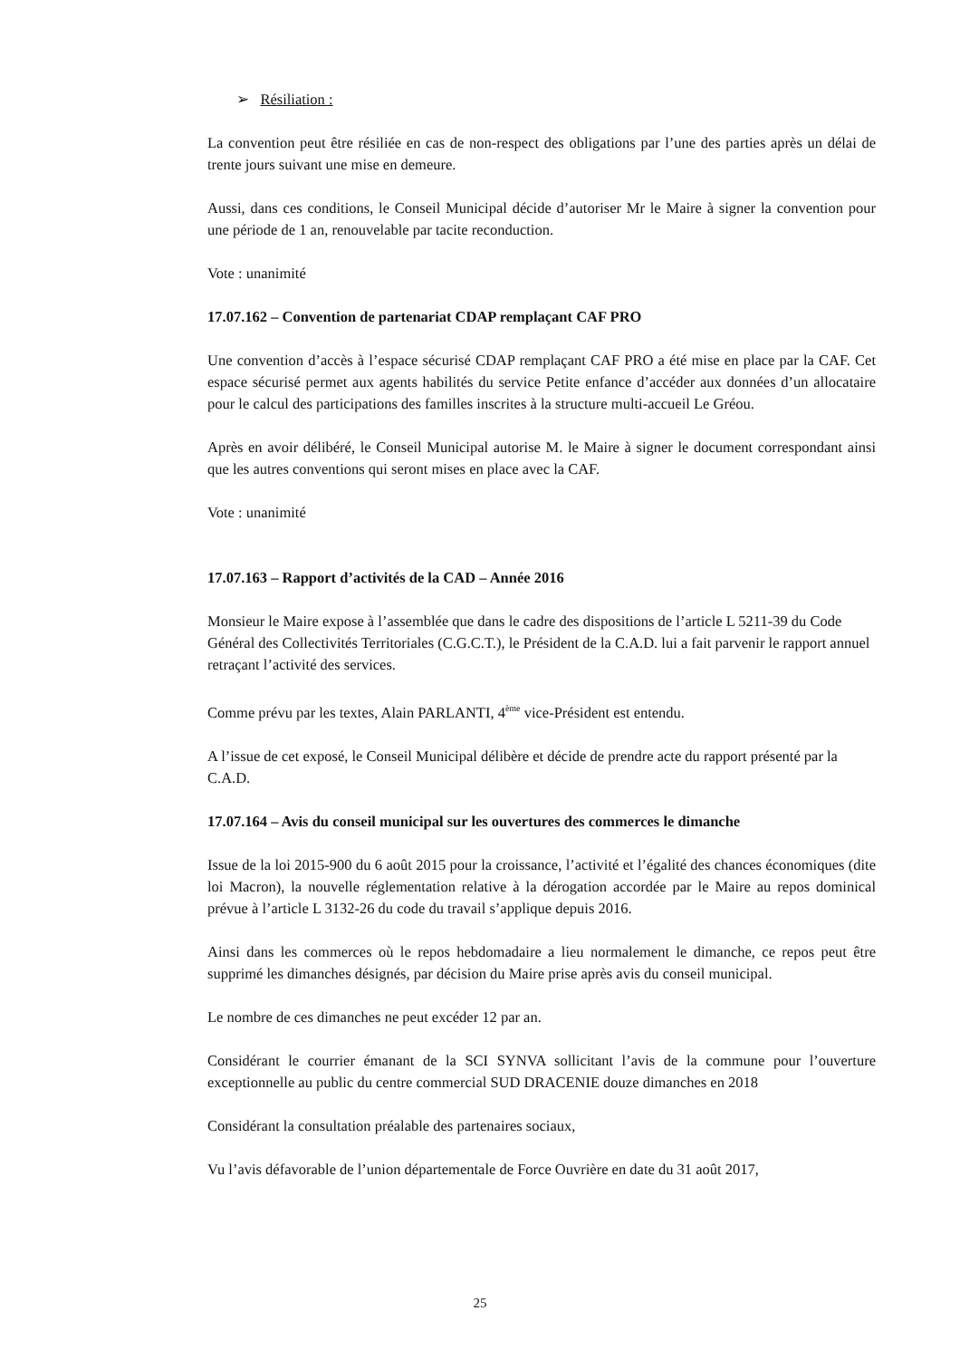➢ Résiliation :
La convention peut être résiliée en cas de non-respect des obligations par l’une des parties après un délai de trente jours suivant une mise en demeure.
Aussi, dans ces conditions, le Conseil Municipal décide d’autoriser Mr le Maire à signer la convention pour une période de 1 an, renouvelable par tacite reconduction.
Vote : unanimité
17.07.162 – Convention de partenariat CDAP remplaçant CAF PRO
Une convention d’accès à l’espace sécurisé CDAP remplaçant CAF PRO a été mise en place par la CAF. Cet espace sécurisé permet aux agents habilités du service Petite enfance d’accéder aux données d’un allocataire pour le calcul des participations des familles inscrites à la structure multi-accueil Le Gréou.
Après en avoir délibéré, le Conseil Municipal autorise M. le Maire à signer le document correspondant ainsi que les autres conventions qui seront mises en place avec la CAF.
Vote : unanimité
17.07.163 – Rapport d’activités de la CAD – Année 2016
Monsieur le Maire expose à l’assemblée que dans le cadre des dispositions de l’article L 5211-39 du Code Général des Collectivités Territoriales (C.G.C.T.), le Président de la C.A.D. lui a fait parvenir le rapport annuel retraçant l’activité des services.
Comme prévu par les textes, Alain PARLANTI, 4<sup>ème</sup> vice-Président est entendu.
A l’issue de cet exposé, le Conseil Municipal délibère et décide de prendre acte du rapport présenté par la C.A.D.
17.07.164 – Avis du conseil municipal sur les ouvertures des commerces le dimanche
Issue de la loi 2015-900 du 6 août 2015 pour la croissance, l’activité et l’égalité des chances économiques (dite loi Macron), la nouvelle réglementation relative à la dérogation accordée par le Maire au repos dominical prévue à l’article L 3132-26 du code du travail s’applique depuis 2016.
Ainsi dans les commerces où le repos hebdomadaire a lieu normalement le dimanche, ce repos peut être supprimé les dimanches désignés, par décision du Maire prise après avis du conseil municipal.
Le nombre de ces dimanches ne peut excéder 12 par an.
Considérant le courrier émanant de la SCI SYNVA sollicitant l’avis de la commune pour l’ouverture exceptionnelle au public du centre commercial SUD DRACENIE douze dimanches en 2018
Considérant la consultation préalable des partenaires sociaux,
Vu l’avis défavorable de l’union départementale de Force Ouvrière en date du 31 août 2017,
25